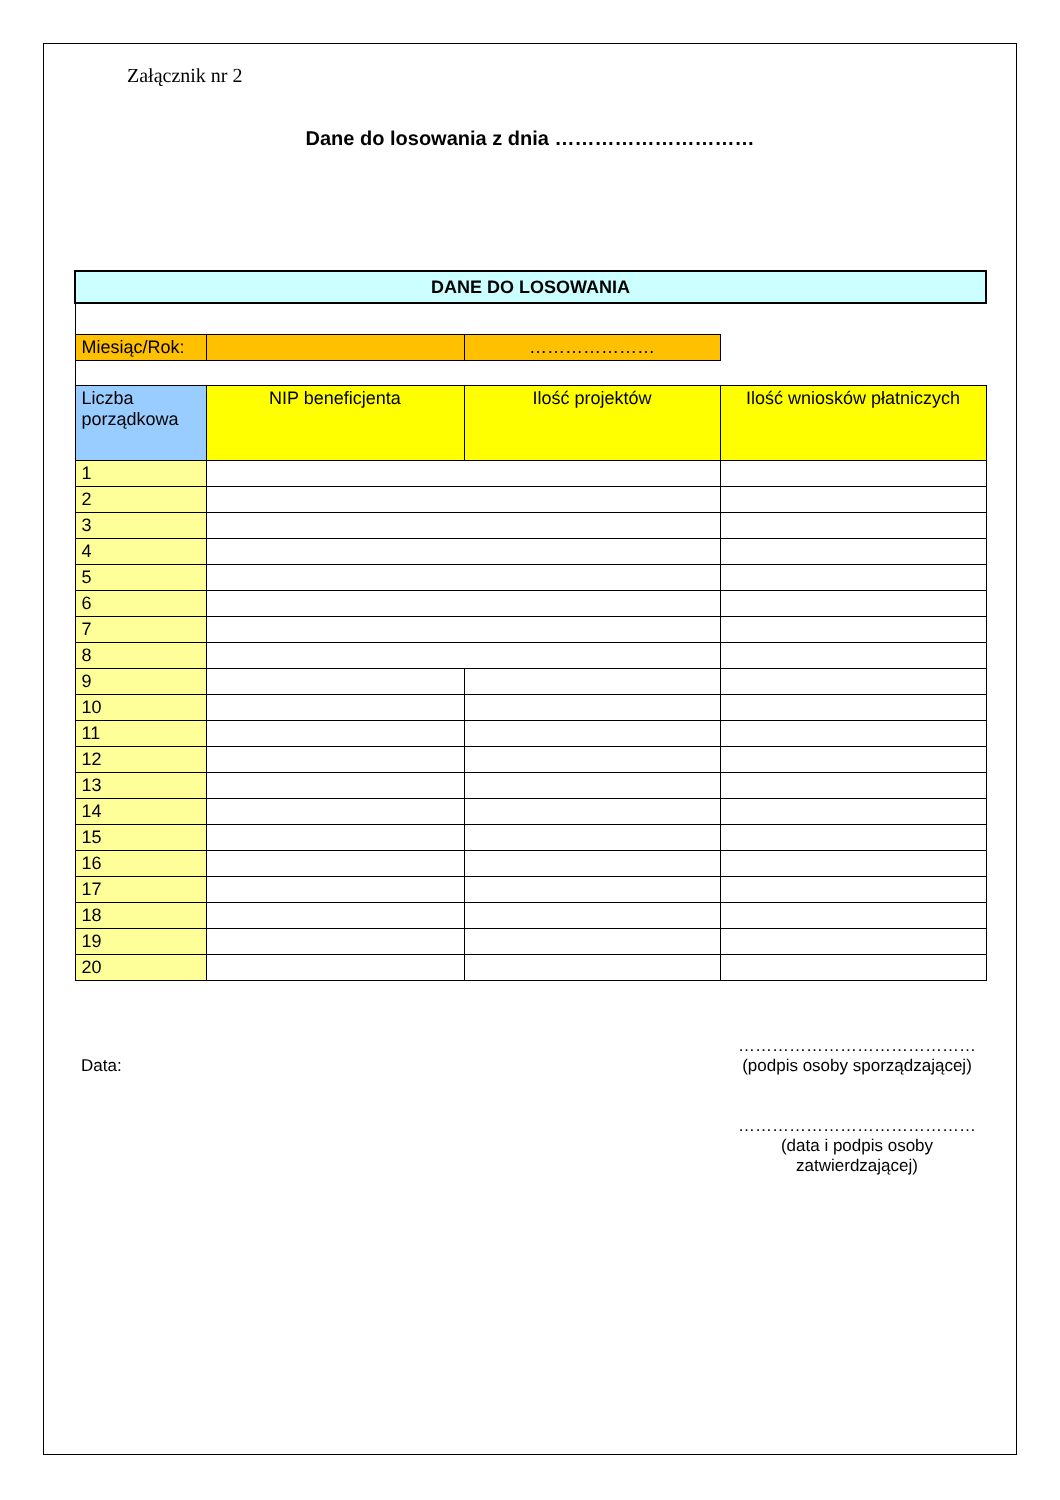Załącznik nr 2
Dane do losowania z dnia …………………………
| DANE DO LOSOWANIA | | | |
| Miesiąc/Rok: | | ………………… | |
| Liczba porządkowa | NIP beneficjenta | Ilość projektów | Ilość wniosków płatniczych |
| 1 | | | |
| 2 | | | |
| 3 | | | |
| 4 | | | |
| 5 | | | |
| 6 | | | |
| 7 | | | |
| 8 | | | |
| 9 | | | |
| 10 | | | |
| 11 | | | |
| 12 | | | |
| 13 | | | |
| 14 | | | |
| 15 | | | |
| 16 | | | |
| 17 | | | |
| 18 | | | |
| 19 | | | |
| 20 | | | |
Data:
……………………………………
(podpis osoby sporządzającej)
……………………………………
(data i podpis osoby
zatwierdzającej)